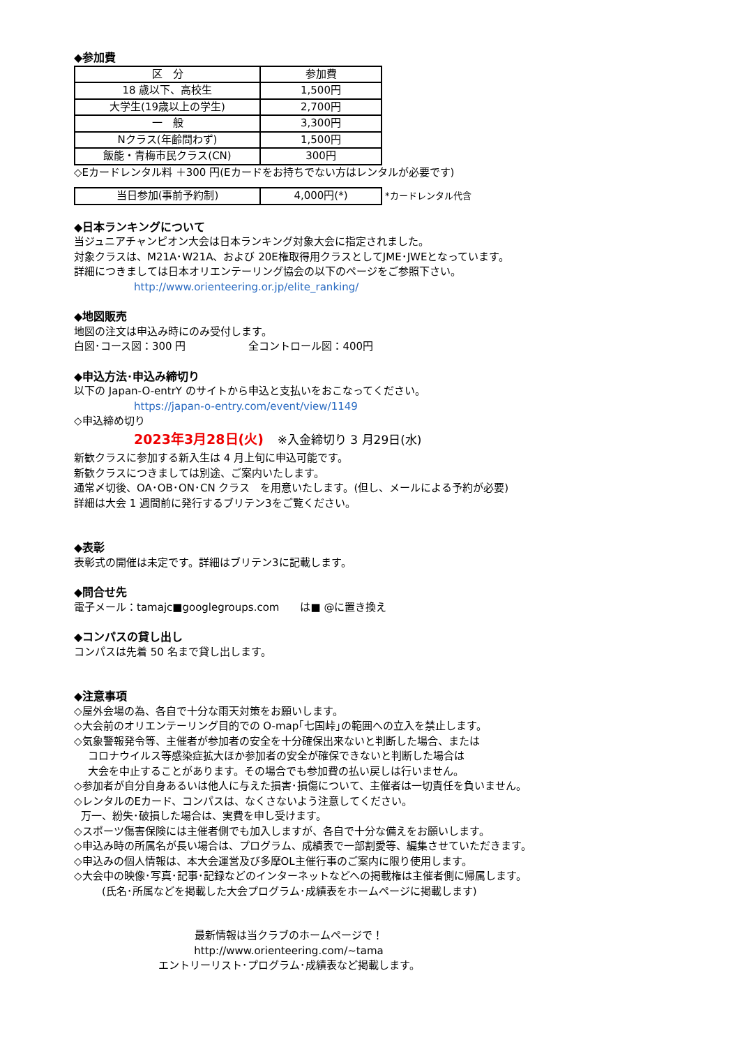◆参加費
| 区 分 | 参加費 |
| --- | --- |
| 18 歳以下、高校生 | 1,500円 |
| 大学生(19歳以上の学生) | 2,700円 |
| 一 般 | 3,300円 |
| Nクラス(年齢問わず) | 1,500円 |
| 飯能・青梅市民クラス(CN) | 300円 |
◇Eカードレンタル料 ＋300 円(Eカードをお持ちでない方はレンタルが必要です)
| 当日参加(事前予約制) | 4,000円(*) | *カードレンタル代含 |
◆日本ランキングについて
当ジュニアチャンピオン大会は日本ランキング対象大会に指定されました。
対象クラスは、M21A･W21A、および 20E権取得用クラスとしてJME･JWEとなっています。
詳細につきましては日本オリエンテーリング協会の以下のページをご参照下さい。
http://www.orienteering.or.jp/elite_ranking/
◆地図販売
地図の注文は申込み時にのみ受付します。
白図･コース図：300 円　　　　　　全コントロール図：400円
◆申込方法･申込み締切り
以下の Japan-O-entrY のサイトから申込と支払いをおこなってください。
https://japan-o-entry.com/event/view/1149
◇申込締め切り
2023年3月28日(火)　 ※入金締切り 3 月29日(水)
新歓クラスに参加する新入生は 4 月上旬に申込可能です。
新歓クラスにつきましては別途、ご案内いたします。
通常〆切後、OA･OB･ON･CN クラス　を用意いたします。(但し、メールによる予約が必要)
詳細は大会 1 週間前に発行するブリテン3をご覧ください。
◆表彰
表彰式の開催は未定です。詳細はブリテン3に記載します。
◆問合せ先
電子メール：tamajc■googlegroups.com　　は■ @に置き換え
◆コンパスの貸し出し
コンパスは先着 50 名まで貸し出します。
◆注意事項
◇屋外会場の為、各自で十分な雨天対策をお願いします。
◇大会前のオリエンテーリング目的での O-map｢七国峠｣の範囲への立入を禁止します。
◇気象警報発令等、主催者が参加者の安全を十分確保出来ないと判断した場合、または
コロナウイルス等感染症拡大ほか参加者の安全が確保できないと判断した場合は
大会を中止することがあります。その場合でも参加費の払い戻しは行いません。
◇参加者が自分自身あるいは他人に与えた損害･損傷について、主催者は一切責任を負いません。
◇レンタルのEカード、コンパスは、なくさないよう注意してください。
万一、紛失･破損した場合は、実費を申し受けます。
◇スポーツ傷害保険には主催者側でも加入しますが、各自で十分な備えをお願いします。
◇申込み時の所属名が長い場合は、プログラム、成績表で一部割愛等、編集させていただきます。
◇申込みの個人情報は、本大会運営及び多摩OL主催行事のご案内に限り使用します。
◇大会中の映像･写真･記事･記録などのインターネットなどへの掲載権は主催者側に帰属します。
(氏名･所属などを掲載した大会プログラム･成績表をホームページに掲載します)
最新情報は当クラブのホームページで！
http://www.orienteering.com/~tama
エントリーリスト･プログラム･成績表など掲載します。